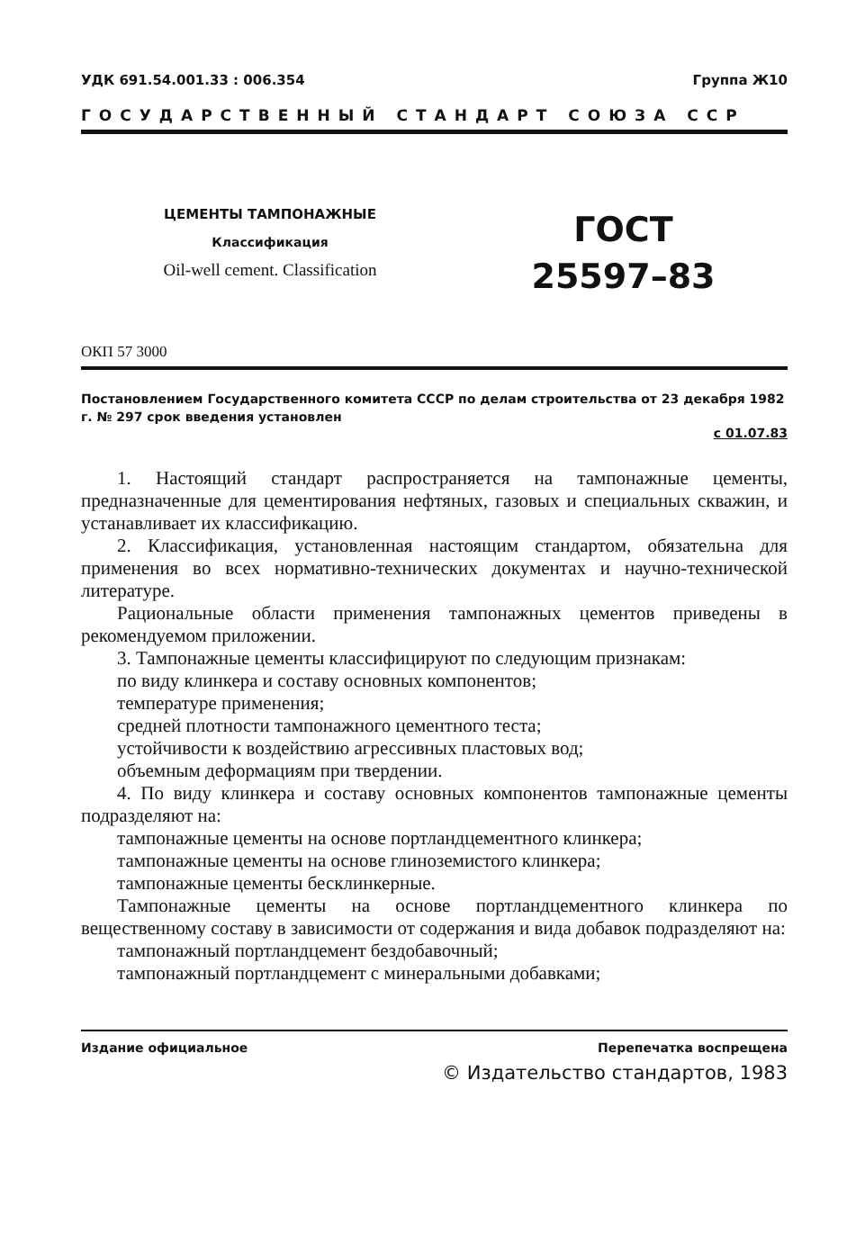УДК 691.54.001.33 : 006.354 Группа Ж10
ГОСУДАРСТВЕННЫЙ СТАНДАРТ СОЮЗА ССР
ЦЕМЕНТЫ ТАМПОНАЖНЫЕ
Классификация
Oil-well cement. Classification
ГОСТ
25597–83
ОКП 57 3000
Постановлением Государственного комитета СССР по делам строительства от 23 декабря 1982 г. № 297 срок введения установлен
с 01.07.83
1. Настоящий стандарт распространяется на тампонажные цементы, предназначенные для цементирования нефтяных, газовых и специальных скважин, и устанавливает их классификацию.
2. Классификация, установленная настоящим стандартом, обязательна для применения во всех нормативно-технических документах и научно-технической литературе.
Рациональные области применения тампонажных цементов приведены в рекомендуемом приложении.
3. Тампонажные цементы классифицируют по следующим признакам:
по виду клинкера и составу основных компонентов;
температуре применения;
средней плотности тампонажного цементного теста;
устойчивости к воздействию агрессивных пластовых вод;
объемным деформациям при твердении.
4. По виду клинкера и составу основных компонентов тампонажные цементы подразделяют на:
тампонажные цементы на основе портландцементного клинкера;
тампонажные цементы на основе глиноземистого клинкера;
тампонажные цементы бесклинкерные.
Тампонажные цементы на основе портландцементного клинкера по вещественному составу в зависимости от содержания и вида добавок подразделяют на:
тампонажный портландцемент бездобавочный;
тампонажный портландцемент с минеральными добавками;
Издание официальное Перепечатка воспрещена
© Издательство стандартов, 1983